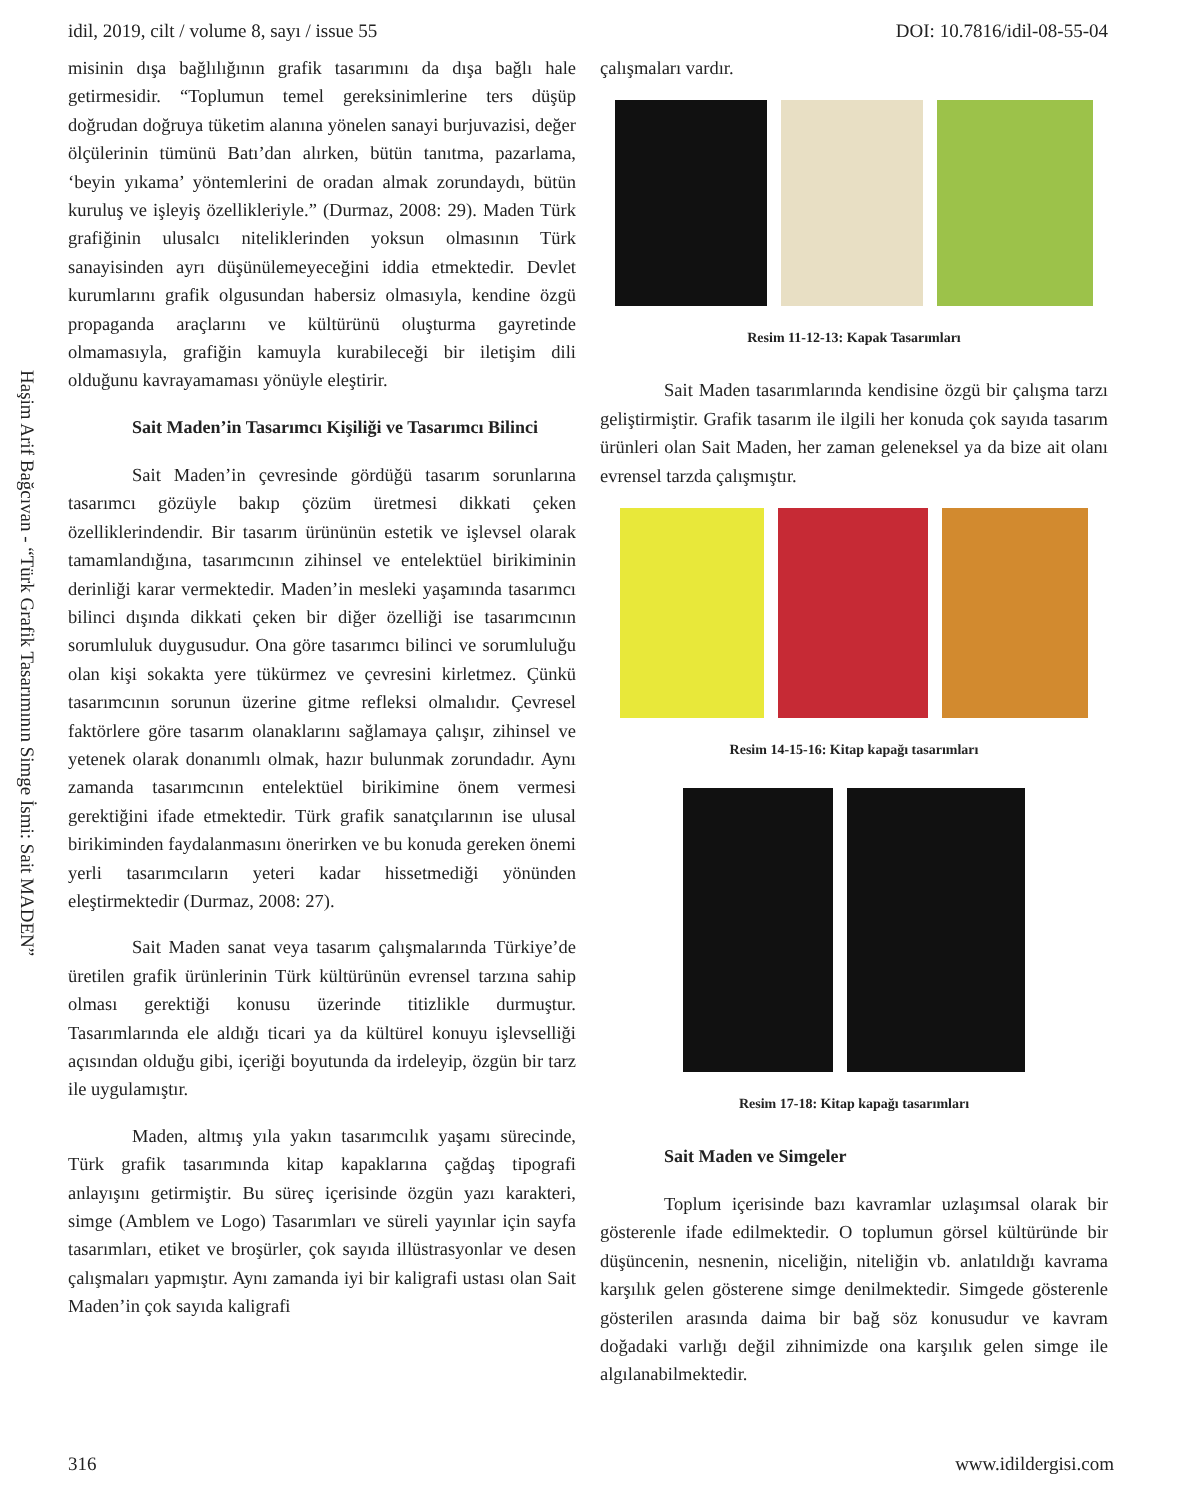idil, 2019, cilt / volume 8, sayı / issue 55 DOI: 10.7816/idil-08-55-04
Haşim Arif Bağcıvan - “Türk Grafik Tasarımının Simge İsmi: Sait MADEN”
misinin dışa bağlılığının grafik tasarımını da dışa bağlı hale getirmesidir. “Toplumun temel gereksinimlerine ters düşüp doğrudan doğruya tüketim alanına yönelen sanayi burjuvazisi, değer ölçülerinin tümünü Batı’dan alırken, bütün tanıtma, pazarlama, ‘beyin yıkama’ yöntemlerini de oradan almak zorundaydı, bütün kuruluş ve işleyiş özellikleriyle.” (Durmaz, 2008: 29). Maden Türk grafiğinin ulusalcı niteliklerinden yoksun olmasının Türk sanayisinden ayrı düşünülemeyeceğini iddia etmektedir. Devlet kurumlarını grafik olgusundan habersiz olmasıyla, kendine özgü propaganda araçlarını ve kültürünü oluşturma gayretinde olmamasıyla, grafiğin kamuyla kurabileceği bir iletişim dili olduğunu kavrayamaması yönüyle eleştirir.
Sait Maden’in Tasarımcı Kişiliği ve Tasarımcı Bilinci
Sait Maden’in çevresinde gördüğü tasarım sorunlarına tasarımcı gözüyle bakıp çözüm üretmesi dikkati çeken özelliklerindendir. Bir tasarım ürününün estetik ve işlevsel olarak tamamlandığına, tasarımcının zihinsel ve entelektüel birikiminin derinliği karar vermektedir. Maden’in mesleki yaşamında tasarımcı bilinci dışında dikkati çeken bir diğer özelliği ise tasarımcının sorumluluk duygusudur. Ona göre tasarımcı bilinci ve sorumluluğu olan kişi sokakta yere tükürmez ve çevresini kirletmez. Çünkü tasarımcının sorunun üzerine gitme refleksi olmalıdır. Çevresel faktörlere göre tasarım olanaklarını sağlamaya çalışır, zihinsel ve yetenek olarak donanımlı olmak, hazır bulunmak zorundadır. Aynı zamanda tasarımcının entelektüel birikimine önem vermesi gerektiğini ifade etmektedir. Türk grafik sanatçılarının ise ulusal birikiminden faydalanmasını önerirken ve bu konuda gereken önemi yerli tasarımcıların yeteri kadar hissetmediği yönünden eleştirmektedir (Durmaz, 2008: 27).
Sait Maden sanat veya tasarım çalışmalarında Türkiye’de üretilen grafik ürünlerinin Türk kültürünün evrensel tarzına sahip olması gerektiği konusu üzerinde titizlikle durmuştur. Tasarımlarında ele aldığı ticari ya da kültürel konuyu işlevselliği açısından olduğu gibi, içeriği boyutunda da irdeleyip, özgün bir tarz ile uygulamıştır.
Maden, altmış yıla yakın tasarımcılık yaşamı sürecinde, Türk grafik tasarımında kitap kapaklarına çağdaş tipografi anlayışını getirmiştir. Bu süreç içerisinde özgün yazı karakteri, simge (Amblem ve Logo) Tasarımları ve süreli yayınlar için sayfa tasarımları, etiket ve broşürler, çok sayıda illüstrasyonlar ve desen çalışmaları yapmıştır. Aynı zamanda iyi bir kaligrafi ustası olan Sait Maden’in çok sayıda kaligrafi
çalışmaları vardır.
Resim 11-12-13: Kapak Tasarımları
Sait Maden tasarımlarında kendisine özgü bir çalışma tarzı geliştirmiştir. Grafik tasarım ile ilgili her konuda çok sayıda tasarım ürünleri olan Sait Maden, her zaman geleneksel ya da bize ait olanı evrensel tarzda çalışmıştır.
Resim 14-15-16: Kitap kapağı tasarımları
Resim 17-18: Kitap kapağı tasarımları
Sait Maden ve Simgeler
Toplum içerisinde bazı kavramlar uzlaşımsal olarak bir gösterenle ifade edilmektedir. O toplumun görsel kültüründe bir düşüncenin, nesnenin, niceliğin, niteliğin vb. anlatıldığı kavrama karşılık gelen gösterene simge denilmektedir. Simgede gösterenle gösterilen arasında daima bir bağ söz konusudur ve kavram doğadaki varlığı değil zihnimizde ona karşılık gelen simge ile algılanabilmektedir.
316 www.idildergisi.com